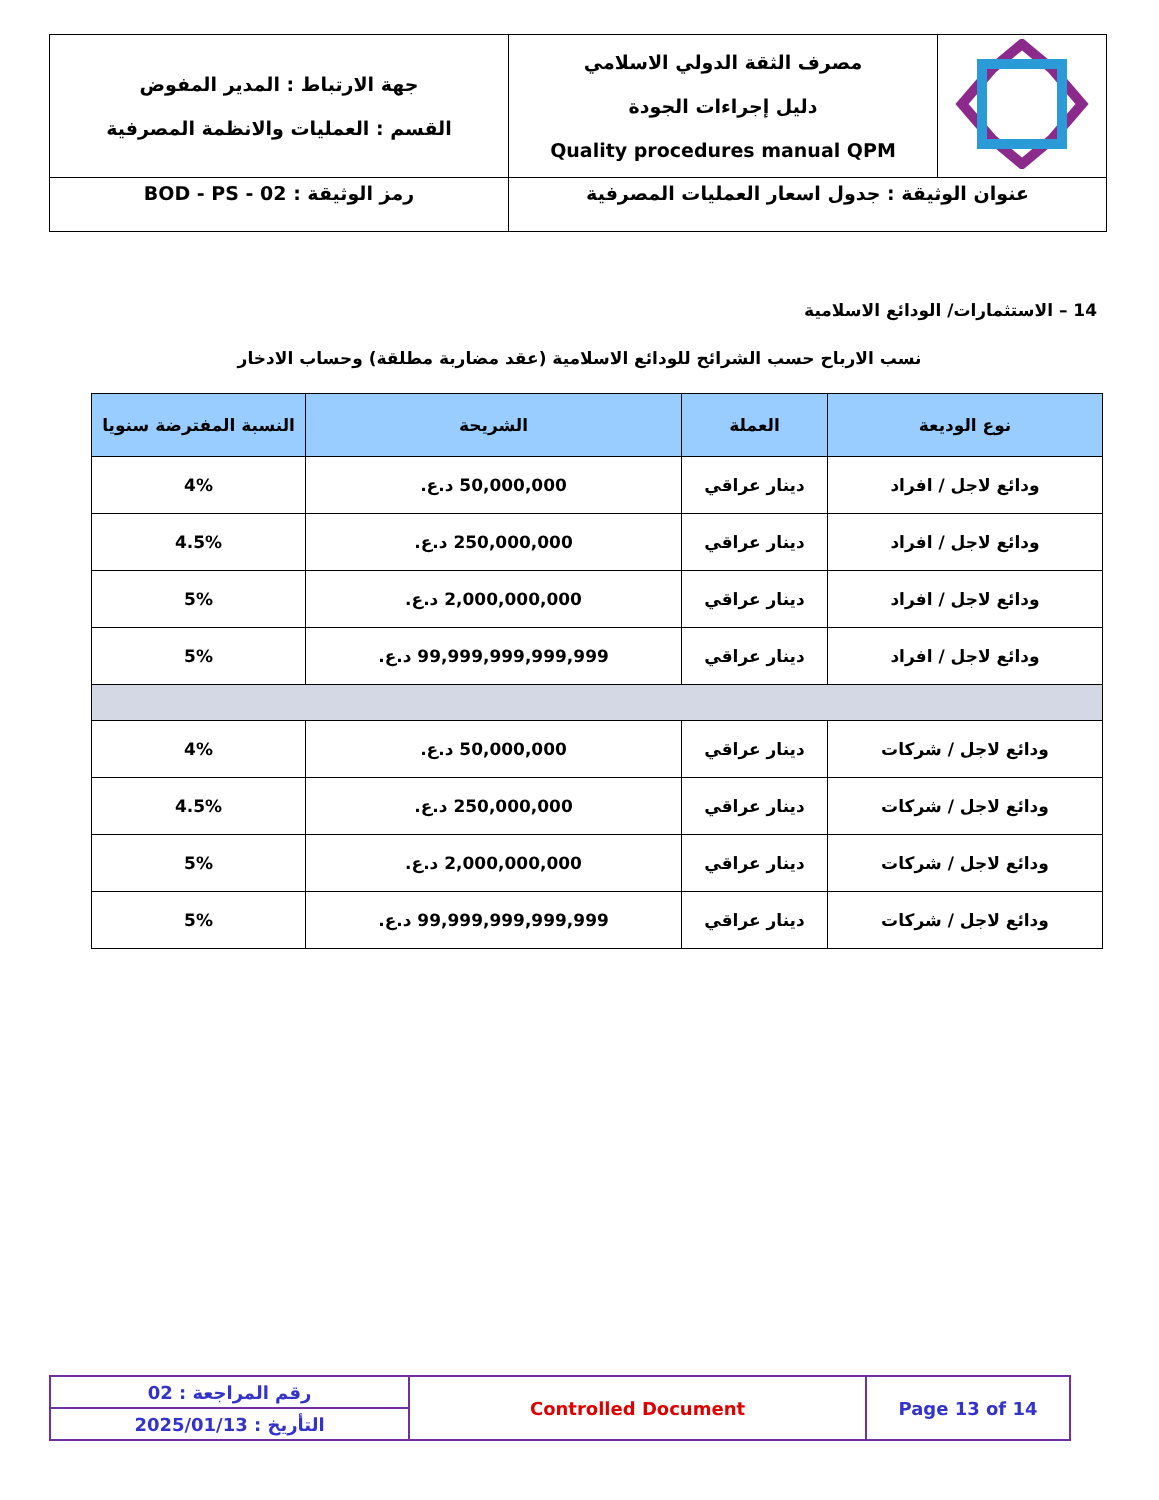| | مصرف الثقة الدولي الاسلامي دليل إجراءات الجودة Quality procedures manual QPM | جهة الارتباط : المدير المفوض القسم : العمليات والانظمة المصرفية |
| عنوان الوثيقة : جدول اسعار العمليات المصرفية | | رمز الوثيقة : BOD - PS - 02 |
14 – الاستثمارات/ الودائع الاسلامية
نسب الارباح حسب الشرائح للودائع الاسلامية (عقد مضاربة مطلقة) وحساب الادخار
| نوع الوديعة | العملة | الشريحة | النسبة المفترضة سنويا |
| --- | --- | --- | --- |
| ودائع لاجل / افراد | دينار عراقي | 50,000,000 د.ع. | 4% |
| ودائع لاجل / افراد | دينار عراقي | 250,000,000 د.ع. | 4.5% |
| ودائع لاجل / افراد | دينار عراقي | 2,000,000,000 د.ع. | 5% |
| ودائع لاجل / افراد | دينار عراقي | 99,999,999,999,999 د.ع. | 5% |
| ودائع لاجل / شركات | دينار عراقي | 50,000,000 د.ع. | 4% |
| ودائع لاجل / شركات | دينار عراقي | 250,000,000 د.ع. | 4.5% |
| ودائع لاجل / شركات | دينار عراقي | 2,000,000,000 د.ع. | 5% |
| ودائع لاجل / شركات | دينار عراقي | 99,999,999,999,999 د.ع. | 5% |
| رقم المراجعة : 02 | Controlled Document | Page 13 of 14 |
| التأريخ : 2025/01/13 | | |